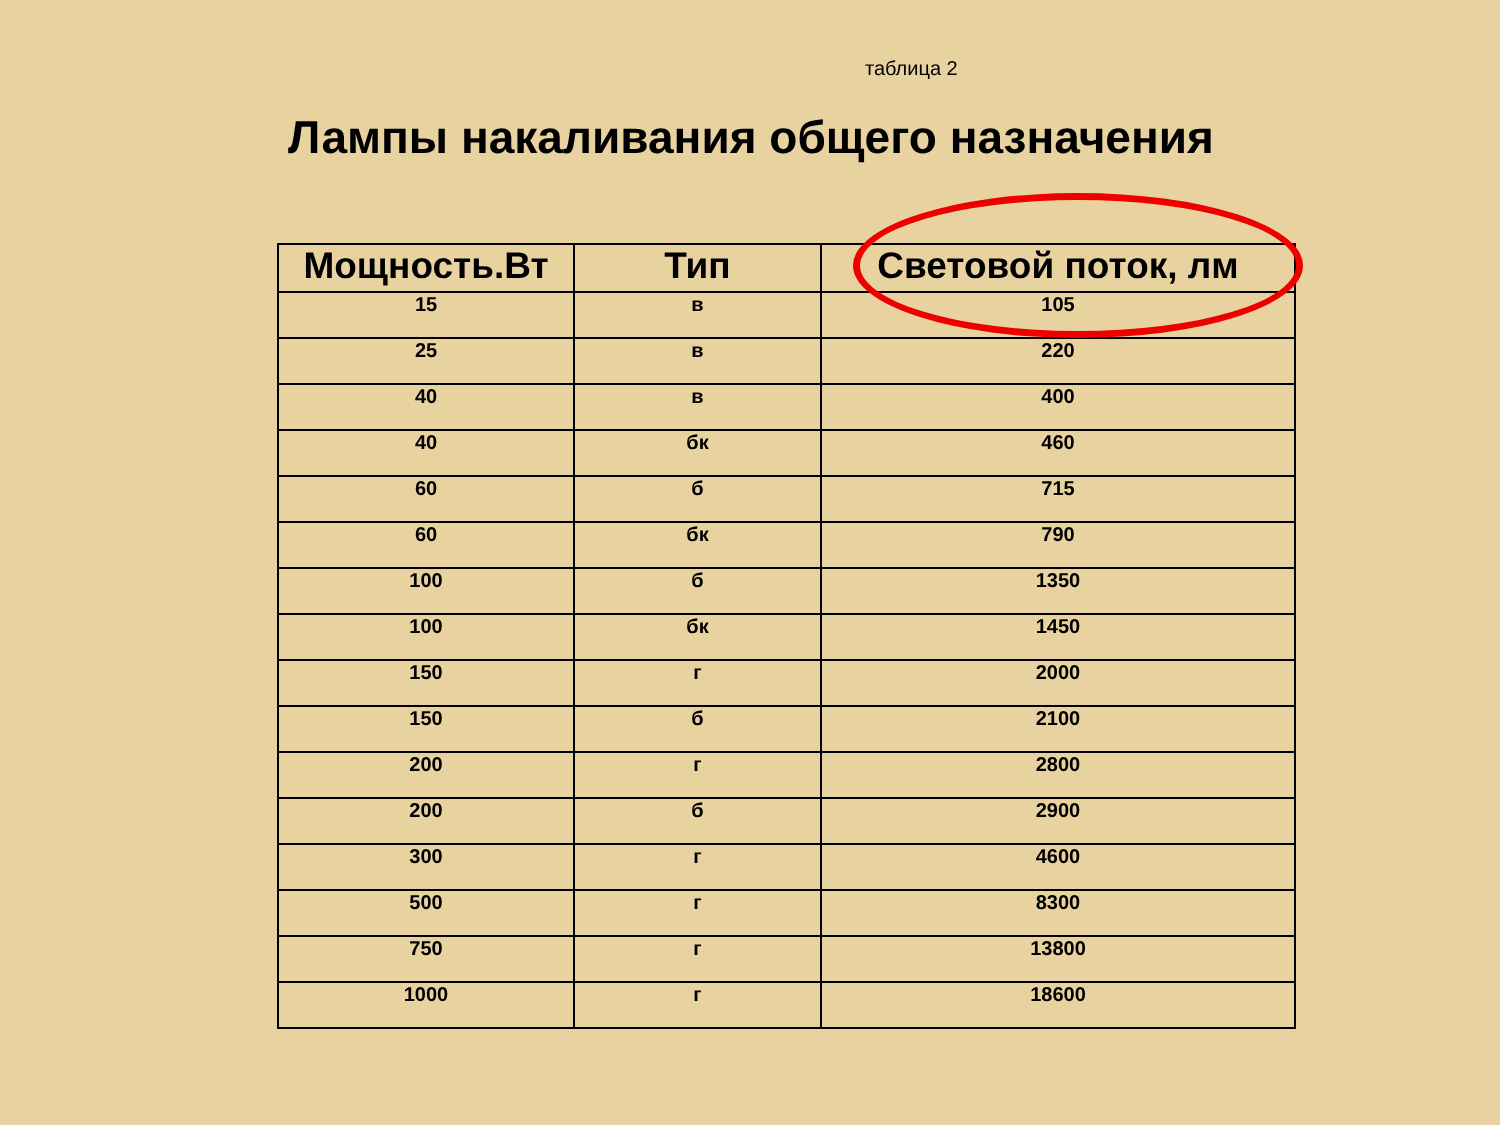таблица 2
Лампы накаливания общего назначения
| Мощность.Вт | Тип | Световой поток, лм |
| --- | --- | --- |
| 15 | в | 105 |
| 25 | в | 220 |
| 40 | в | 400 |
| 40 | бк | 460 |
| 60 | б | 715 |
| 60 | бк | 790 |
| 100 | б | 1350 |
| 100 | бк | 1450 |
| 150 | г | 2000 |
| 150 | б | 2100 |
| 200 | г | 2800 |
| 200 | б | 2900 |
| 300 | г | 4600 |
| 500 | г | 8300 |
| 750 | г | 13800 |
| 1000 | г | 18600 |